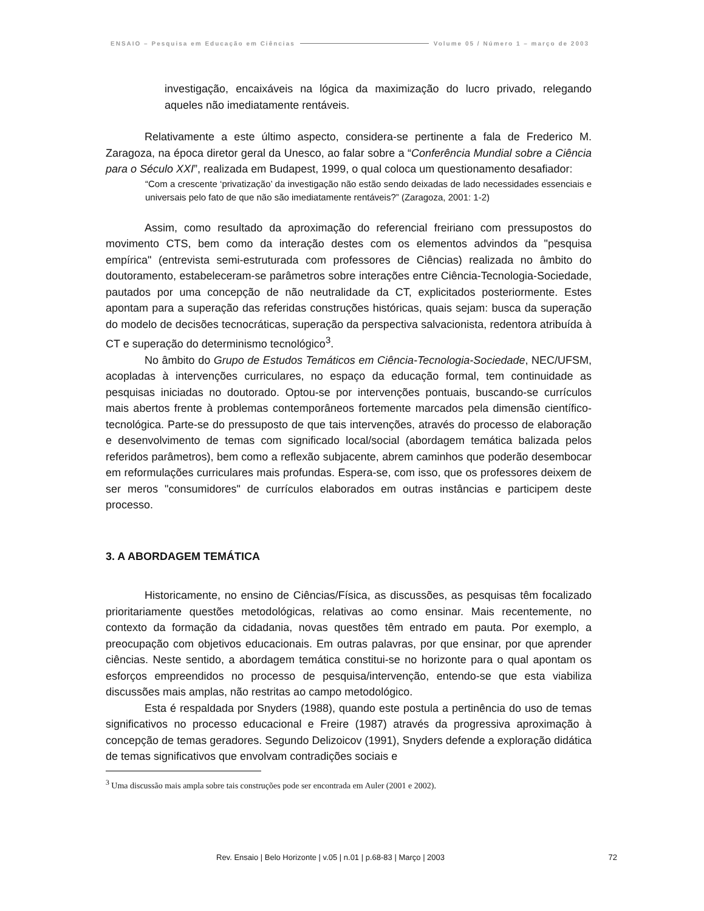ENSAIO – Pesquisa em Educação em Ciências Volume 05 / Número 1 – março de 2003
investigação, encaixáveis na lógica da maximização do lucro privado, relegando aqueles não imediatamente rentáveis.
Relativamente a este último aspecto, considera-se pertinente a fala de Frederico M. Zaragoza, na época diretor geral da Unesco, ao falar sobre a “Conferência Mundial sobre a Ciência para o Século XXI”, realizada em Budapest, 1999, o qual coloca um questionamento desafiador:
“Com a crescente ‘privatização’ da investigação não estão sendo deixadas de lado necessidades essenciais e universais pelo fato de que não são imediatamente rentáveis?” (Zaragoza, 2001: 1-2)
Assim, como resultado da aproximação do referencial freiriano com pressupostos do movimento CTS, bem como da interação destes com os elementos advindos da "pesquisa empírica" (entrevista semi-estruturada com professores de Ciências) realizada no âmbito do doutoramento, estabeleceram-se parâmetros sobre interações entre Ciência-Tecnologia-Sociedade, pautados por uma concepção de não neutralidade da CT, explicitados posteriormente. Estes apontam para a superação das referidas construções históricas, quais sejam: busca da superação do modelo de decisões tecnocráticas, superação da perspectiva salvacionista, redentora atribuída à CT e superação do determinismo tecnológico<sup>3</sup>.
No âmbito do Grupo de Estudos Temáticos em Ciência-Tecnologia-Sociedade, NEC/UFSM, acopladas à intervenções curriculares, no espaço da educação formal, tem continuidade as pesquisas iniciadas no doutorado. Optou-se por intervenções pontuais, buscando-se currículos mais abertos frente à problemas contemporâneos fortemente marcados pela dimensão científico-tecnológica. Parte-se do pressuposto de que tais intervenções, através do processo de elaboração e desenvolvimento de temas com significado local/social (abordagem temática balizada pelos referidos parâmetros), bem como a reflexão subjacente, abrem caminhos que poderão desembocar em reformulações curriculares mais profundas. Espera-se, com isso, que os professores deixem de ser meros "consumidores" de currículos elaborados em outras instâncias e participem deste processo.
3. A ABORDAGEM TEMÁTICA
Historicamente, no ensino de Ciências/Física, as discussões, as pesquisas têm focalizado prioritariamente questões metodológicas, relativas ao como ensinar. Mais recentemente, no contexto da formação da cidadania, novas questões têm entrado em pauta. Por exemplo, a preocupação com objetivos educacionais. Em outras palavras, por que ensinar, por que aprender ciências. Neste sentido, a abordagem temática constitui-se no horizonte para o qual apontam os esforços empreendidos no processo de pesquisa/intervenção, entendo-se que esta viabiliza discussões mais amplas, não restritas ao campo metodológico.
Esta é respaldada por Snyders (1988), quando este postula a pertinência do uso de temas significativos no processo educacional e Freire (1987) através da progressiva aproximação à concepção de temas geradores. Segundo Delizoicov (1991), Snyders defende a exploração didática de temas significativos que envolvam contradições sociais e
<sup>3</sup> Uma discussão mais ampla sobre tais construções pode ser encontrada em Auler (2001 e 2002).
Rev. Ensaio | Belo Horizonte | v.05 | n.01 | p.68-83 | Março | 2003 72